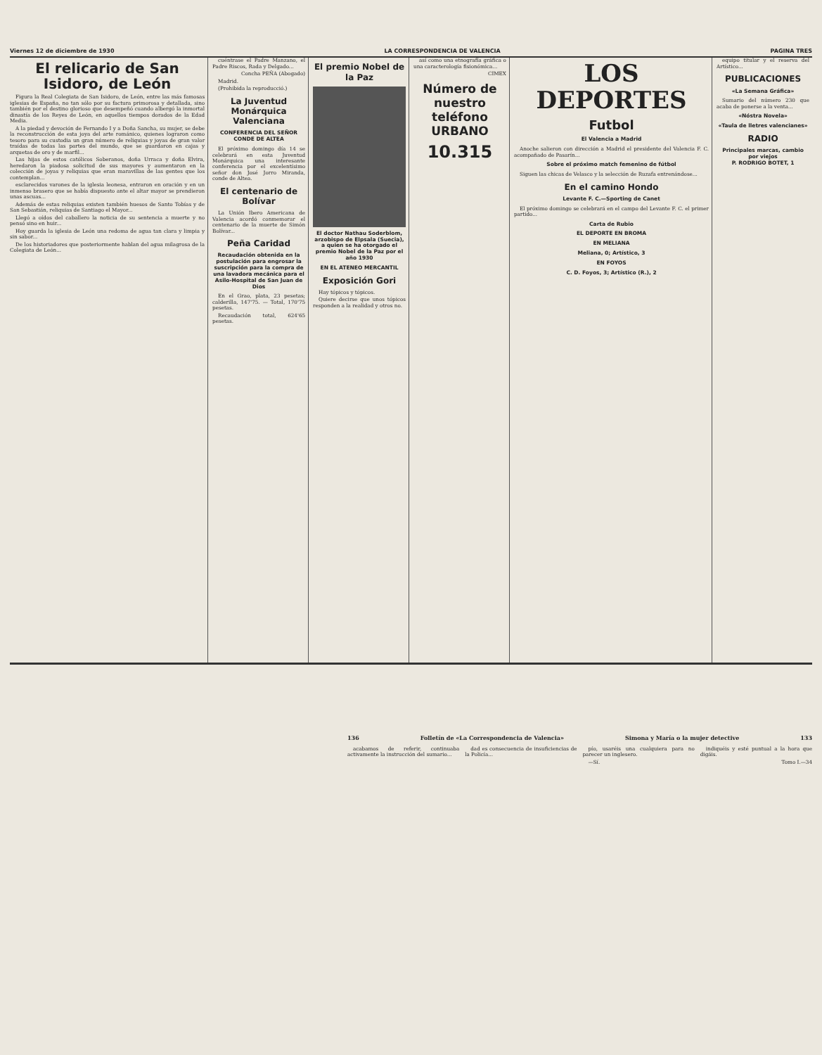Viernes 12 de diciembre de 1930 LA CORRESPONDENCIA DE VALENCIA PAGINA TRES
El relicario de San Isidoro, de León
Figura la Real Colegiata de San Isidoro, de León, entre las más famosas iglesias de España, no tan sólo por su factura primorosa y detallada, sino también por el destino glorioso que desempeñó cuando albergó la inmortal dinastía de los Reyes de León, en aquellos tiempos dorados de la Edad Media.
A la piedad y devoción de Fernando I y a Doña Sancha, su mujer, se debe la reconstrucción de esta joya del arte románico, quienes lograron como tesoro para su custodia un gran número de reliquias y joyas de gran valor traídas de todas las partes del mundo, que se guardaron en cajas y arquetas de oro y de marfil...
Las hijas de estos católicos Soberanos, doña Urraca y doña Elvira, heredaron la piadosa solicitud de sus mayores y aumentaron en la colección de joyas y reliquias que eran maravillas de las gentes que los contemplan...
esclarecidos varones de la iglesia leonesa, entraron en oración y en un inmenso brasero que se había dispuesto ante el altar mayor se prendieron unas ascuas...
Además de estas reliquias existen también huesos de Santo Tobías y de San Sebastián, reliquias de Santiago el Mayor...
Llegó a oídos del caballero la noticia de su sentencia a muerte y no pensó sino en huir...
Hoy guarda la iglesia de León una redoma de agua tan clara y limpia y sin sabor...
De los historiadores que posteriormente hablan del agua milagrosa de la Colegiata de León...
cuéntrase el Padre Manzano, el Padre Riscos, Rada y Delgado...
Concha PEÑA (Abogado)
Madrid.
(Prohibida la reproducció.)
La Juventud Monárquica Valenciana
CONFERENCIA DEL SEÑOR CONDE DE ALTEA
El próximo domingo día 14 se celebrará en esta Juventud Monárquica una interesante conferencia por el excelentísimo señor don José Jorro Miranda, conde de Altea.
El centenario de Bolívar
La Unión Ibero Americana de Valencia acordó conmemorar el centenario de la muerte de Simón Bolívar...
Peña Caridad
Recaudación obtenida en la postulación para engrosar la suscripción para la compra de una lavadora mecánica para el Asilo-Hospital de San Juan de Dios
En el Grao, plata, 23 pesetas; calderilla, 147'75. — Total, 170'75 pesetas.
Recaudación total, 624'65 pesetas.
El premio Nobel de la Paz
El doctor Nathau Soderblom, arzobispo de Elpsala (Suecia), a quien se ha otorgado el premio Nobel de la Paz por el año 1930
EN EL ATENEO MERCANTIL
Exposición Gori
Hay tópicos y tópicos.
Quiere decirse que unos tópicos responden a la realidad y otros no.
así como una etnografía gráfica o una caracterología fisionómica...
CIMEX
Número de nuestro teléfono URBANO
10.315
LOS DEPORTES
Futbol
El Valencia a Madrid
Anoche salieron con dirección a Madrid el presidente del Valencia F. C. acompañado de Pasarín...
Sobre el próximo match femenino de fútbol
Siguen las chicas de Velasco y la selección de Ruzafa entrenándose...
En el camino Hondo
Levante F. C.—Sporting de Canet
El próximo domingo se celebrará en el campo del Levante F. C. el primer partido...
Carta de Rubio
EL DEPORTE EN BROMA
EN MELIANA
Meliana, 0; Artístico, 3
EN FOYOS
C. D. Foyos, 3; Artístico (R.), 2
equipo titular y el reserva del Artístico...
PUBLICACIONES
«La Semana Gráfica»
Sumario del número 230 que acaba de ponerse a la venta...
«Nóstra Novela»
«Taula de lletres valencianes»
RADIO
Principales marcas, cambio por viejos
P. RODRIGO BOTET, 1
136 Folletín de «La Correspondencia de Valencia» Simona y María o la mujer detective 133
acabamos de referir, continuaba activamente la instrucción del sumario...
dad es consecuencia de insuficiencias de la Policía...
pío, usaréis una cualquiera para no parecer un inglesero.
—Sí.
indiquéis y esté puntual a la hora que digáis.
Tomo I.—34